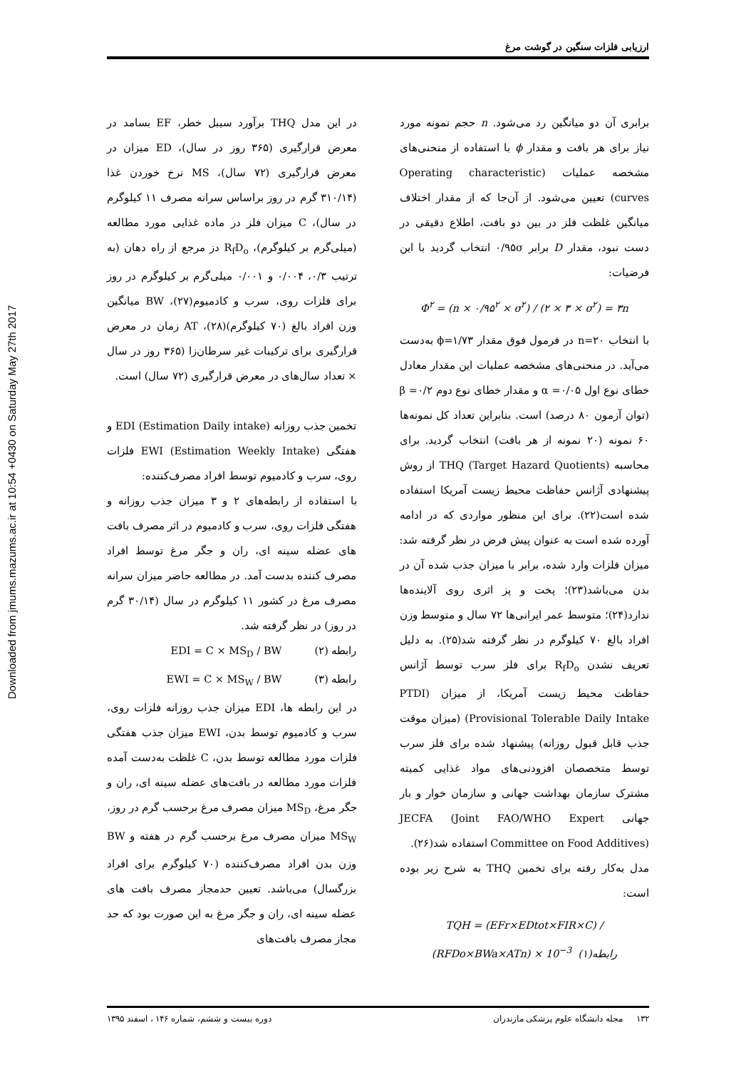Downloaded from jmums.mazums.ac.ir at 10:54 +0430 on Saturday May 27th 2017
ارزیابی فلزات سنگین در گوشت مرغ
برابری آن دو میانگین رد می‌شود. n حجم نمونه مورد نیاز برای هر بافت و مقدار ϕ با استفاده از منحنی‌های مشخصه عملیات (Operating characteristic curves) تعیین می‌شود. از آن‌جا که از مقدار اختلاف میانگین غلظت فلز در بین دو بافت، اطلاع دقیقی در دست نبود، مقدار D برابر ۰/۹۵σ انتخاب گردید با این فرضیات:
Φ<sup>۲</sup> = (n × ۰/۹۵<sup>۲</sup> × σ<sup>۲</sup>) / (۲ × ۳ × σ<sup>۲</sup>) = ۳n
با انتخاب n=۲۰ در فرمول فوق مقدار ϕ=۱/۷۳ به‌دست می‌آید. در منحنی‌های مشخصه عملیات این مقدار معادل خطای نوع اول α =۰/۰۵ و مقدار خطای نوع دوم β =۰/۲ (توان آزمون ۸۰ درصد) است. بنابراین تعداد کل نمونه‌ها ۶۰ نمونه (۲۰ نمونه از هر بافت) انتخاب گردید. برای محاسبه THQ (Target Hazard Quotients) از روش پیشنهادی آژانس حفاظت محیط زیست آمریکا استفاده شده است(۲۲). برای این منظور مواردی که در ادامه آورده شده است به عنوان پیش فرض در نظر گرفته شد: میزان فلزات وارد شده، برابر با میزان جذب شده آن در بدن می‌باشد(۲۳)؛ پخت و پز اثری روی آلاینده‌ها ندارد(۲۴)؛ متوسط عمر ایرانی‌ها ۷۲ سال و متوسط وزن افراد بالغ ۷۰ کیلوگرم در نظر گرفته شد(۲۵). به دلیل تعریف نشدن R<sub>f</sub>D<sub>o</sub> برای فلز سرب توسط آژانس حفاظت محیط زیست آمریکا، از میزان (PTDI (Provisional Tolerable Daily Intake (میزان موقت جذب قابل قبول روزانه) پیشنهاد شده برای فلز سرب توسط متخصصان افزودنی‌های مواد غذایی کمیته مشترک سازمان بهداشت جهانی و سازمان خوار و بار جهانی JECFA (Joint FAO/WHO Expert Committee on Food Additives) استفاده شد(۲۶).
مدل به‌کار رفته برای تخمین THQ به شرح زیر بوده است:
TQH = (EFr×EDtot×FIR×C) / (RFDo×BWa×ATn) × 10<sup>−3</sup> رابطه(۱)
در این مدل THQ برآورد سیبل خطر، EF بسامد در معرض قرارگیری (۳۶۵ روز در سال)، ED میزان در معرض قرارگیری (۷۲ سال)، MS نرخ خوردن غذا (۳۱۰/۱۴ گرم در روز براساس سرانه مصرف ۱۱ کیلوگرم در سال)، C میزان فلز در ماده غذایی مورد مطالعه (میلی‌گرم بر کیلوگرم)، R<sub>f</sub>D<sub>o</sub> دز مرجع از راه دهان (به ترتیب ۰/۳، ۰/۰۰۴ و ۰/۰۰۱ میلی‌گرم بر کیلوگرم در روز برای فلزات روی، سرب و کادمیوم(۲۷)، BW میانگین وزن افراد بالغ (۷۰ کیلوگرم)(۲۸)، AT زمان در معرض قرارگیری برای ترکیبات غیر سرطان‌زا (۳۶۵ روز در سال × تعداد سال‌های در معرض قرارگیری (۷۲ سال) است.
تخمین جذب روزانه EDI (Estimation Daily intake) و هفتگی EWI (Estimation Weekly Intake) فلزات روی، سرب و کادمیوم توسط افراد مصرف‌کننده:
با استفاده از رابطه‌های ۲ و ۳ میزان جذب روزانه و هفتگی فلزات روی، سرب و کادمیوم در اثر مصرف بافت های عضله سینه ای، ران و جگر مرغ توسط افراد مصرف کننده بدست آمد. در مطالعه حاضر میزان سرانه مصرف مرغ در کشور ۱۱ کیلوگرم در سال (۳۰/۱۴ گرم در روز) در نظر گرفته شد.
رابطه (۲) EDI = C × MS<sub>D</sub> / BW
رابطه (۳) EWI = C × MS<sub>W</sub> / BW
در این رابطه ها، EDI میزان جذب روزانه فلزات روی، سرب و کادمیوم توسط بدن، EWI میزان جذب هفتگی فلزات مورد مطالعه توسط بدن، C غلظت به‌دست آمده فلزات مورد مطالعه در بافت‌های عضله سینه ای، ران و جگر مرغ، MS<sub>D</sub> میزان مصرف مرغ برحسب گرم در روز، MS<sub>W</sub> میزان مصرف مرغ برحسب گرم در هفته و BW وزن بدن افراد مصرف‌کننده (۷۰ کیلوگرم برای افراد بزرگسال) می‌باشد. تعیین حدمجاز مصرف بافت های عضله سینه ای، ران و جگر مرغ به این صورت بود که حد مجاز مصرف بافت‌های
۱۳۲ مجله دانشگاه علوم پزشکی مازندران دوره بیست و ششم، شماره ۱۴۶ ، اسفند ۱۳۹۵